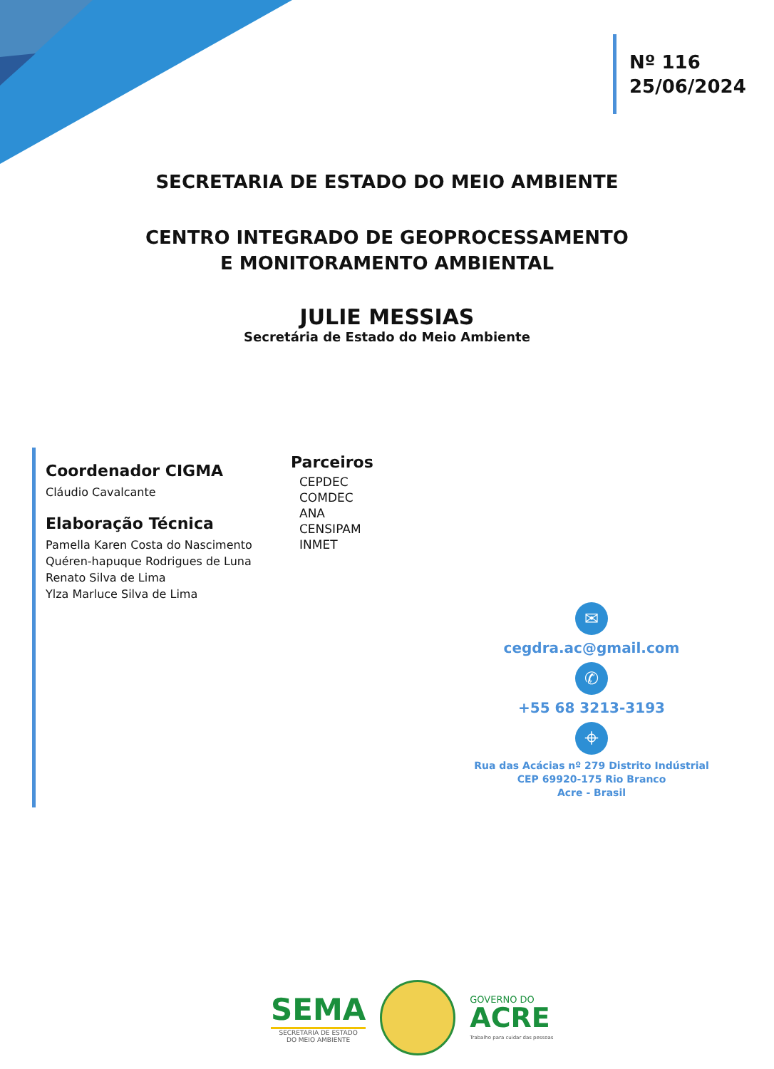Nº 116
25/06/2024
SECRETARIA DE ESTADO DO MEIO AMBIENTE
CENTRO INTEGRADO DE GEOPROCESSAMENTO
E MONITORAMENTO AMBIENTAL
JULIE MESSIAS
Secretária de Estado do Meio Ambiente
Coordenador CIGMA
Cláudio Cavalcante
Elaboração Técnica
Pamella Karen Costa do Nascimento
Quéren-hapuque Rodrigues de Luna
Renato Silva de Lima
Ylza Marluce Silva de Lima
Parceiros
CEPDEC
COMDEC
ANA
CENSIPAM
INMET
✉
cegdra.ac@gmail.com
✆
+55 68 3213-3193
⌖
Rua das Acácias nº 279 Distrito Indústrial
CEP 69920-175 Rio Branco
Acre - Brasil
SEMA
SECRETARIA DE ESTADO
DO MEIO AMBIENTE
GOVERNO DO
ACRE
Trabalho para cuidar das pessoas